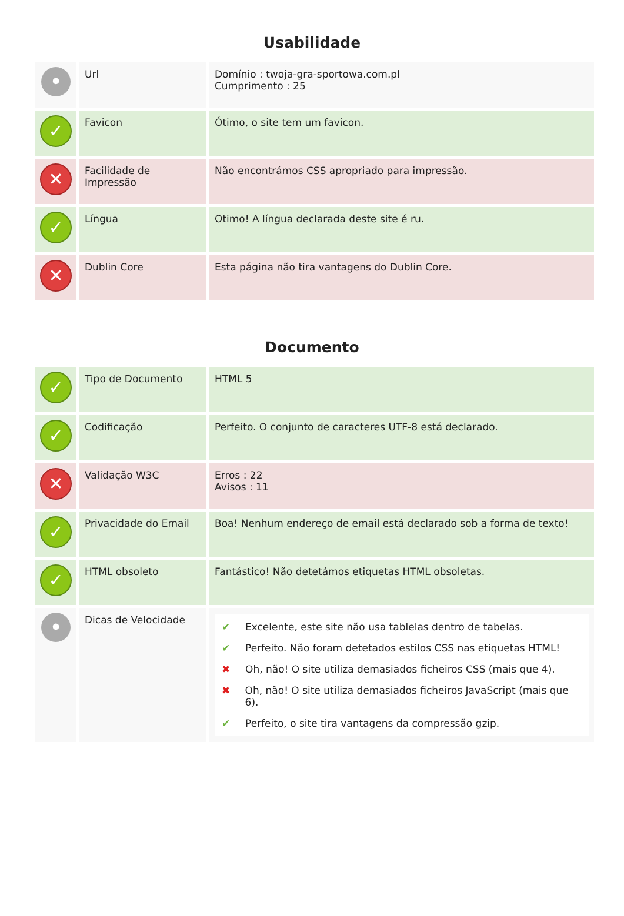Usabilidade
| • | Url | Domínio : twoja-gra-sportowa.com.pl Cumprimento : 25 |
| ✓ | Favicon | Ótimo, o site tem um favicon. |
| ✕ | Facilidade de Impressão | Não encontrámos CSS apropriado para impressão. |
| ✓ | Língua | Otimo! A língua declarada deste site é ru. |
| ✕ | Dublin Core | Esta página não tira vantagens do Dublin Core. |
Documento
| ✓ | Tipo de Documento | HTML 5 |
| ✓ | Codificação | Perfeito. O conjunto de caracteres UTF-8 está declarado. |
| ✕ | Validação W3C | Erros : 22 Avisos : 11 |
| ✓ | Privacidade do Email | Boa! Nenhum endereço de email está declarado sob a forma de texto! |
| ✓ | HTML obsoleto | Fantástico! Não detetámos etiquetas HTML obsoletas. |
| • | Dicas de Velocidade | ✔ Excelente, este site não usa tablelas dentro de tabelas. ✔ Perfeito. Não foram detetados estilos CSS nas etiquetas HTML! ✖ Oh, não! O site utiliza demasiados ficheiros CSS (mais que 4). ✖ Oh, não! O site utiliza demasiados ficheiros JavaScript (mais que 6). ✔ Perfeito, o site tira vantagens da compressão gzip. |